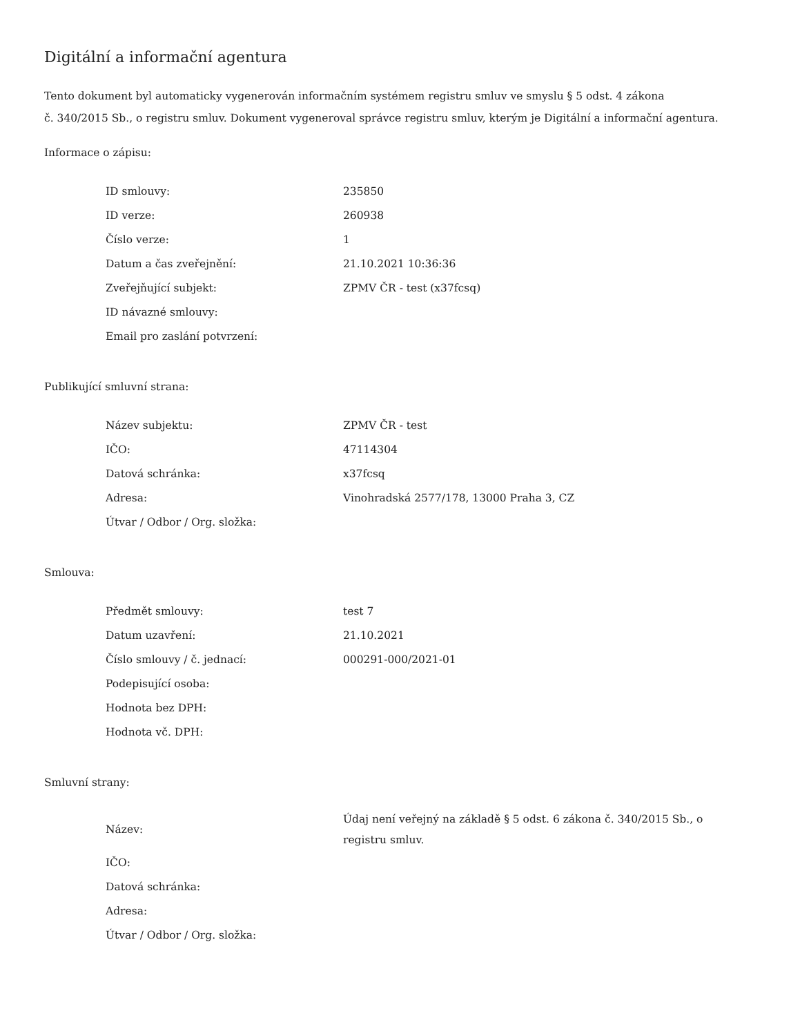Digitální a informační agentura
Tento dokument byl automaticky vygenerován informačním systémem registru smluv ve smyslu § 5 odst. 4 zákona
č. 340/2015 Sb., o registru smluv. Dokument vygeneroval správce registru smluv, kterým je Digitální a informační agentura.
Informace o zápisu:
| ID smlouvy: | 235850 |
| ID verze: | 260938 |
| Číslo verze: | 1 |
| Datum a čas zveřejnění: | 21.10.2021 10:36:36 |
| Zveřejňující subjekt: | ZPMV ČR - test (x37fcsq) |
| ID návazné smlouvy: | |
| Email pro zaslání potvrzení: | |
Publikující smluvní strana:
| Název subjektu: | ZPMV ČR - test |
| IČO: | 47114304 |
| Datová schránka: | x37fcsq |
| Adresa: | Vinohradská 2577/178, 13000 Praha 3, CZ |
| Útvar / Odbor / Org. složka: | |
Smlouva:
| Předmět smlouvy: | test 7 |
| Datum uzavření: | 21.10.2021 |
| Číslo smlouvy / č. jednací: | 000291-000/2021-01 |
| Podepisující osoba: | |
| Hodnota bez DPH: | |
| Hodnota vč. DPH: | |
Smluvní strany:
| Název: | Údaj není veřejný na základě § 5 odst. 6 zákona č. 340/2015 Sb., o registru smluv. |
| IČO: | |
| Datová schránka: | |
| Adresa: | |
| Útvar / Odbor / Org. složka: | |